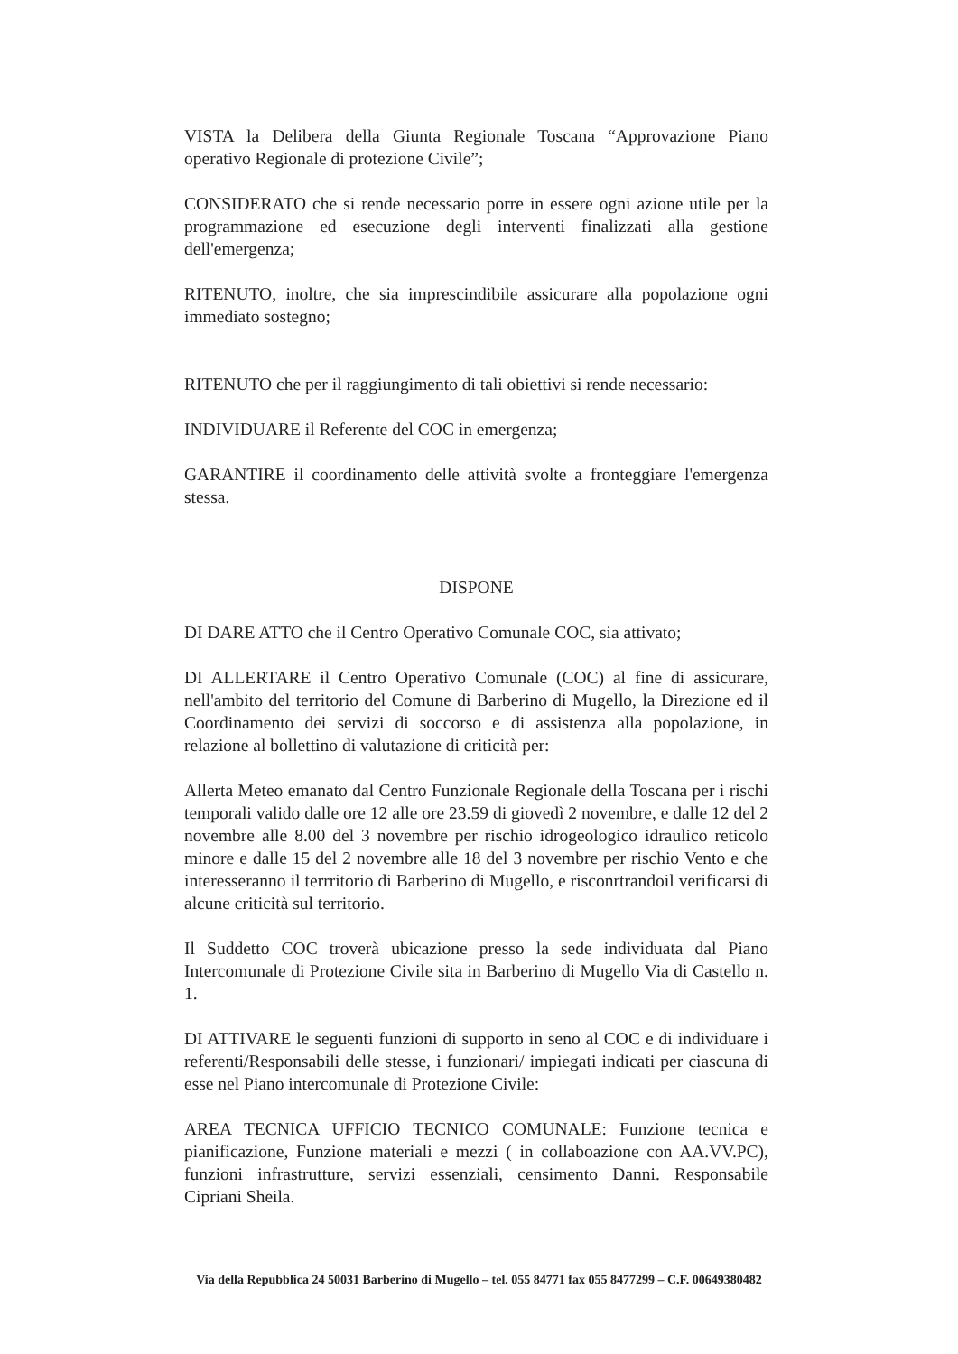VISTA la Delibera della Giunta Regionale Toscana “Approvazione Piano operativo Regionale di protezione Civile”;
CONSIDERATO che si rende necessario porre in essere ogni azione utile per la programmazione ed esecuzione degli interventi finalizzati alla gestione dell'emergenza;
RITENUTO, inoltre, che sia imprescindibile assicurare alla popolazione ogni immediato sostegno;
RITENUTO che per il raggiungimento di tali obiettivi si rende necessario:
INDIVIDUARE il Referente del COC in emergenza;
GARANTIRE il coordinamento delle attività svolte a fronteggiare l'emergenza stessa.
DISPONE
DI DARE ATTO che il Centro Operativo Comunale COC, sia attivato;
DI ALLERTARE il Centro Operativo Comunale (COC) al fine di assicurare, nell'ambito del territorio del Comune di Barberino di Mugello, la Direzione ed il Coordinamento dei servizi di soccorso e di assistenza alla popolazione, in relazione al bollettino di valutazione di criticità per:
Allerta Meteo emanato dal Centro Funzionale Regionale della Toscana per i rischi temporali valido dalle ore 12 alle ore 23.59 di giovedì 2 novembre, e dalle 12 del 2 novembre alle 8.00 del 3 novembre per rischio idrogeologico idraulico reticolo minore e dalle 15 del 2 novembre alle 18 del 3 novembre per rischio Vento e che interesseranno il terrritorio di Barberino di Mugello, e risconrtrandoil verificarsi di alcune criticità sul territorio.
Il Suddetto COC troverà ubicazione presso la sede individuata dal Piano Intercomunale di Protezione Civile sita in Barberino di Mugello Via di Castello n. 1.
DI ATTIVARE le seguenti funzioni di supporto in seno al COC e di individuare i referenti/Responsabili delle stesse, i funzionari/ impiegati indicati per ciascuna di esse nel Piano intercomunale di Protezione Civile:
AREA TECNICA UFFICIO TECNICO COMUNALE: Funzione tecnica e pianificazione, Funzione materiali e mezzi ( in collaboazione con AA.VV.PC), funzioni infrastrutture, servizi essenziali, censimento Danni. Responsabile Cipriani Sheila.
Via della Repubblica 24 50031 Barberino di Mugello – tel. 055 84771 fax 055 8477299 – C.F. 00649380482